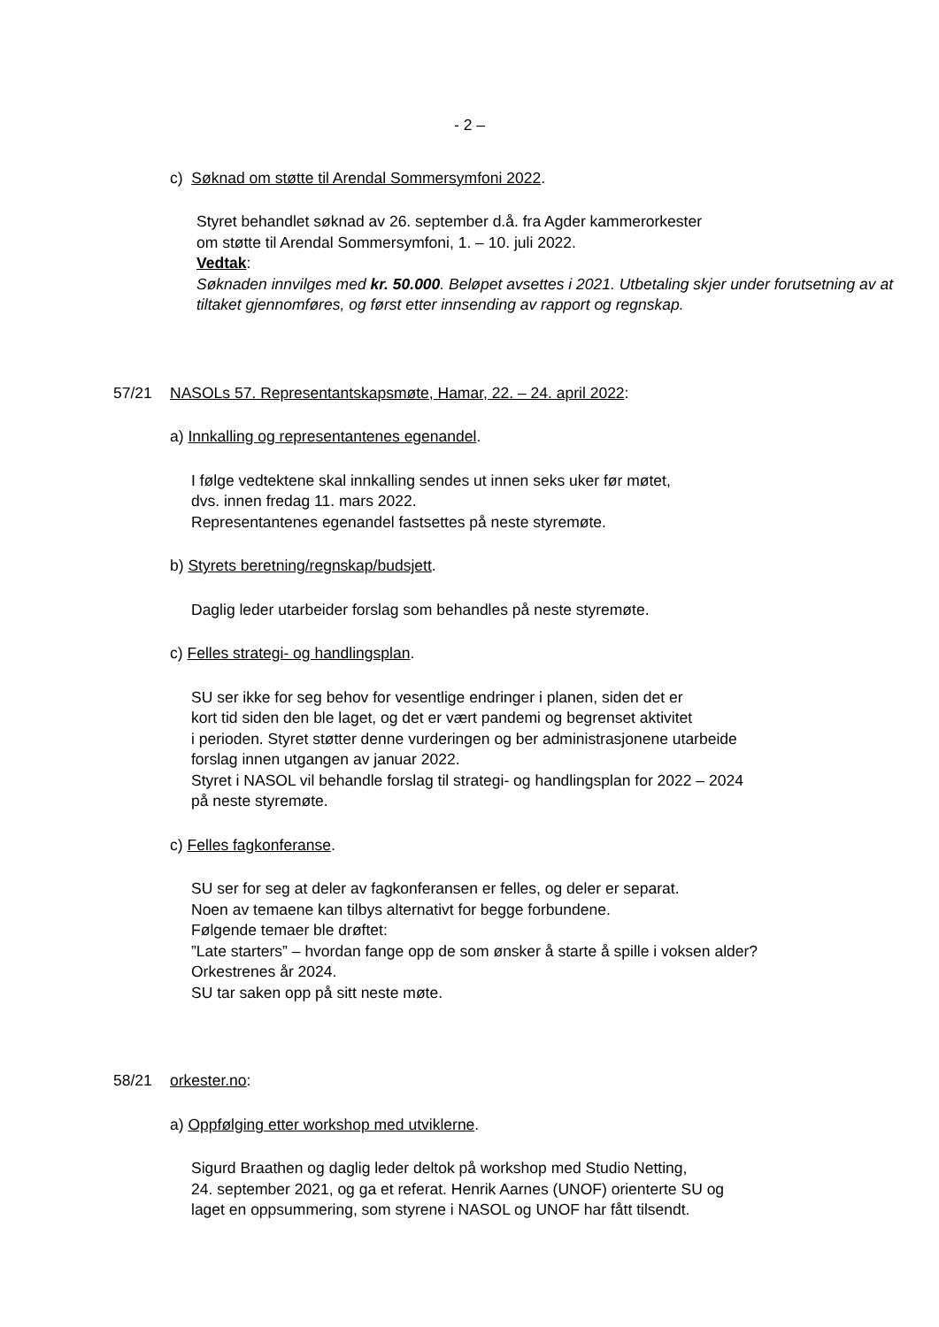- 2 –
c) Søknad om støtte til Arendal Sommersymfoni 2022.
Styret behandlet søknad av 26. september d.å. fra Agder kammerorkester
om støtte til Arendal Sommersymfoni, 1. – 10. juli 2022.
Vedtak:
Søknaden innvilges med kr. 50.000. Beløpet avsettes i 2021. Utbetaling skjer under forutsetning av at tiltaket gjennomføres, og først etter innsending av rapport og regnskap.
57/21 NASOLs 57. Representantskapsmøte, Hamar, 22. – 24. april 2022:
a) Innkalling og representantenes egenandel.
I følge vedtektene skal innkalling sendes ut innen seks uker før møtet,
dvs. innen fredag 11. mars 2022.
Representantenes egenandel fastsettes på neste styremøte.
b) Styrets beretning/regnskap/budsjett.
Daglig leder utarbeider forslag som behandles på neste styremøte.
c) Felles strategi- og handlingsplan.
SU ser ikke for seg behov for vesentlige endringer i planen, siden det er
kort tid siden den ble laget, og det er vært pandemi og begrenset aktivitet
i perioden. Styret støtter denne vurderingen og ber administrasjonene utarbeide
forslag innen utgangen av januar 2022.
Styret i NASOL vil behandle forslag til strategi- og handlingsplan for 2022 – 2024
på neste styremøte.
c) Felles fagkonferanse.
SU ser for seg at deler av fagkonferansen er felles, og deler er separat.
Noen av temaene kan tilbys alternativt for begge forbundene.
Følgende temaer ble drøftet:
”Late starters” – hvordan fange opp de som ønsker å starte å spille i voksen alder?
Orkestrenes år 2024.
SU tar saken opp på sitt neste møte.
58/21 orkester.no:
a) Oppfølging etter workshop med utviklerne.
Sigurd Braathen og daglig leder deltok på workshop med Studio Netting,
24. september 2021, og ga et referat. Henrik Aarnes (UNOF) orienterte SU og
laget en oppsummering, som styrene i NASOL og UNOF har fått tilsendt.